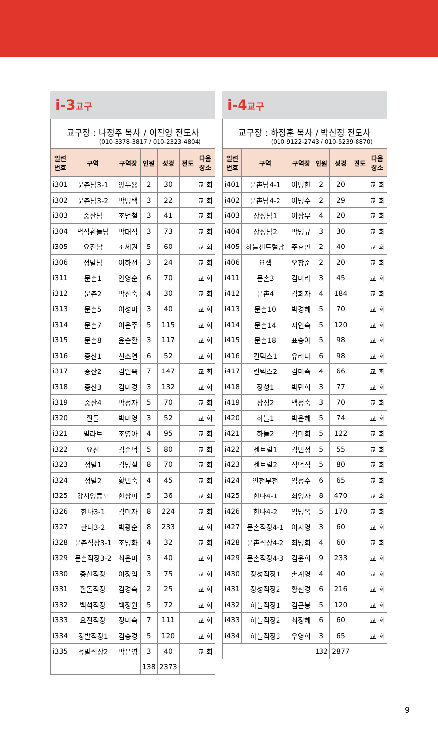i-3교구
교구장 : 나정주 목사 / 이진영 전도사
(010-3378-3817 / 010-2323-4804)
| 일련 번호 | 구역 | 구역장 | 인원 | 성경 | 전도 | 다음 장소 |
| --- | --- | --- | --- | --- | --- | --- |
| i301 | 문촌남3-1 | 양두용 | 2 | 30 | | 교 회 |
| i302 | 문촌남3-2 | 박병택 | 3 | 22 | | 교 회 |
| i303 | 중산남 | 조범철 | 3 | 41 | | 교 회 |
| i304 | 백석흰돌남 | 박태석 | 3 | 73 | | 교 회 |
| i305 | 요진남 | 조세권 | 5 | 60 | | 교 회 |
| i306 | 정발남 | 이하선 | 3 | 24 | | 교 회 |
| i311 | 문촌1 | 안영순 | 6 | 70 | | 교 회 |
| i312 | 문촌2 | 박진숙 | 4 | 30 | | 교 회 |
| i313 | 문촌5 | 이성미 | 3 | 40 | | 교 회 |
| i314 | 문촌7 | 이은주 | 5 | 115 | | 교 회 |
| i315 | 문촌8 | 윤순환 | 3 | 117 | | 교 회 |
| i316 | 중산1 | 신소연 | 6 | 52 | | 교 회 |
| i317 | 중산2 | 김일옥 | 7 | 147 | | 교 회 |
| i318 | 중산3 | 김미경 | 3 | 132 | | 교 회 |
| i319 | 중산4 | 박정자 | 5 | 70 | | 교 회 |
| i320 | 흰돌 | 박미영 | 3 | 52 | | 교 회 |
| i321 | 밀라트 | 조영아 | 4 | 95 | | 교 회 |
| i322 | 요진 | 김순덕 | 5 | 80 | | 교 회 |
| i323 | 정발1 | 김명실 | 8 | 70 | | 교 회 |
| i324 | 정발2 | 황민숙 | 4 | 45 | | 교 회 |
| i325 | 강서영등포 | 한상미 | 5 | 36 | | 교 회 |
| i326 | 한나3-1 | 김미자 | 8 | 224 | | 교 회 |
| i327 | 한나3-2 | 박광순 | 8 | 233 | | 교 회 |
| i328 | 문촌직장3-1 | 조명화 | 4 | 32 | | 교 회 |
| i329 | 문촌직장3-2 | 최은미 | 3 | 40 | | 교 회 |
| i330 | 중산직장 | 이정임 | 3 | 75 | | 교 회 |
| i331 | 흰돌직장 | 김경숙 | 2 | 25 | | 교 회 |
| i332 | 백석직장 | 백정원 | 5 | 72 | | 교 회 |
| i333 | 요진직장 | 정미숙 | 7 | 111 | | 교 회 |
| i334 | 정발직장1 | 김승경 | 5 | 120 | | 교 회 |
| i335 | 정발직장2 | 박은영 | 3 | 40 | | 교 회 |
| | | | 138 | 2373 | | |
i-4교구
교구장 : 하정훈 목사 / 박신정 전도사
(010-9122-2743 / 010-5239-8870)
| 일련 번호 | 구역 | 구역장 | 인원 | 성경 | 전도 | 다음 장소 |
| --- | --- | --- | --- | --- | --- | --- |
| i401 | 문촌남4-1 | 이병한 | 2 | 20 | | 교 회 |
| i402 | 문촌남4-2 | 이명수 | 2 | 29 | | 교 회 |
| i403 | 장성남1 | 이상무 | 4 | 20 | | 교 회 |
| i404 | 장성남2 | 박명규 | 3 | 30 | | 교 회 |
| i405 | 하늘센트럴남 | 주효만 | 2 | 40 | | 교 회 |
| i406 | 요셉 | 오창준 | 2 | 20 | | 교 회 |
| i411 | 문촌3 | 김미라 | 3 | 45 | | 교 회 |
| i412 | 문촌4 | 김희자 | 4 | 184 | | 교 회 |
| i413 | 문촌10 | 박경혜 | 5 | 70 | | 교 회 |
| i414 | 문촌14 | 지인숙 | 5 | 120 | | 교 회 |
| i415 | 문촌18 | 표승아 | 5 | 98 | | 교 회 |
| i416 | 킨텍스1 | 유리나 | 6 | 98 | | 교 회 |
| i417 | 킨텍스2 | 김미숙 | 4 | 66 | | 교 회 |
| i418 | 장성1 | 박민희 | 3 | 77 | | 교 회 |
| i419 | 장성2 | 백정숙 | 3 | 70 | | 교 회 |
| i420 | 하늘1 | 박은혜 | 5 | 74 | | 교 회 |
| i421 | 하늘2 | 김미희 | 5 | 122 | | 교 회 |
| i422 | 센트럴1 | 김민정 | 5 | 55 | | 교 회 |
| i423 | 센트럴2 | 심덕심 | 5 | 80 | | 교 회 |
| i424 | 인천부천 | 임정수 | 6 | 65 | | 교 회 |
| i425 | 한나4-1 | 최영자 | 8 | 470 | | 교 회 |
| i426 | 한나4-2 | 임명옥 | 5 | 170 | | 교 회 |
| i427 | 문촌직장4-1 | 이지영 | 3 | 60 | | 교 회 |
| i428 | 문촌직장4-2 | 최명희 | 4 | 60 | | 교 회 |
| i429 | 문촌직장4-3 | 김윤희 | 9 | 233 | | 교 회 |
| i430 | 장성직장1 | 손계영 | 4 | 40 | | 교 회 |
| i431 | 장성직장2 | 황선경 | 6 | 216 | | 교 회 |
| i432 | 하늘직장1 | 김근봉 | 5 | 120 | | 교 회 |
| i433 | 하늘직장2 | 최정혜 | 6 | 60 | | 교 회 |
| i434 | 하늘직장3 | 우영희 | 3 | 65 | | 교 회 |
| | | | 132 | 2877 | | |
9